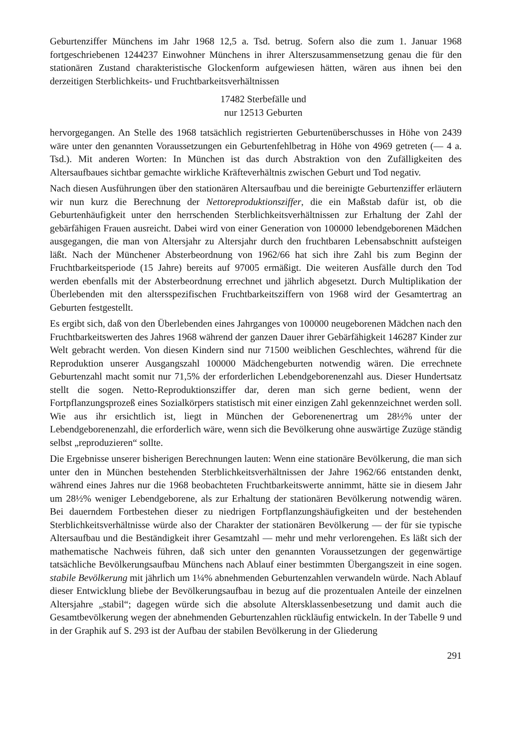Geburtenziffer Münchens im Jahr 1968 12,5 a. Tsd. betrug. Sofern also die zum 1. Januar 1968 fortgeschriebenen 1244237 Einwohner Münchens in ihrer Alterszusammensetzung genau die für den stationären Zustand charakteristische Glockenform aufgewiesen hätten, wären aus ihnen bei den derzeitigen Sterblichkeits- und Fruchtbarkeitsverhältnissen
17482 Sterbefälle und
nur 12513 Geburten
hervorgegangen. An Stelle des 1968 tatsächlich registrierten Geburtenüberschusses in Höhe von 2439 wäre unter den genannten Voraussetzungen ein Geburtenfehlbetrag in Höhe von 4969 getreten (— 4 a. Tsd.). Mit anderen Worten: In München ist das durch Abstraktion von den Zufälligkeiten des Altersaufbaues sichtbar gemachte wirkliche Kräfteverhältnis zwischen Geburt und Tod negativ.
Nach diesen Ausführungen über den stationären Altersaufbau und die bereinigte Geburtenziffer erläutern wir nun kurz die Berechnung der Nettoreproduktionsziffer, die ein Maßstab dafür ist, ob die Geburtenhäufigkeit unter den herrschenden Sterblichkeitsverhältnissen zur Erhaltung der Zahl der gebärfähigen Frauen ausreicht. Dabei wird von einer Generation von 100000 lebendgeborenen Mädchen ausgegangen, die man von Altersjahr zu Altersjahr durch den fruchtbaren Lebensabschnitt aufsteigen läßt. Nach der Münchener Absterbeordnung von 1962/66 hat sich ihre Zahl bis zum Beginn der Fruchtbarkeitsperiode (15 Jahre) bereits auf 97005 ermäßigt. Die weiteren Ausfälle durch den Tod werden ebenfalls mit der Absterbeordnung errechnet und jährlich abgesetzt. Durch Multiplikation der Überlebenden mit den altersspezifischen Fruchtbarkeitsziffern von 1968 wird der Gesamtertrag an Geburten festgestellt.
Es ergibt sich, daß von den Überlebenden eines Jahrganges von 100000 neugeborenen Mädchen nach den Fruchtbarkeitswerten des Jahres 1968 während der ganzen Dauer ihrer Gebärfähigkeit 146287 Kinder zur Welt gebracht werden. Von diesen Kindern sind nur 71500 weiblichen Geschlechtes, während für die Reproduktion unserer Ausgangszahl 100000 Mädchengeburten notwendig wären. Die errechnete Geburtenzahl macht somit nur 71,5% der erforderlichen Lebendgeborenenzahl aus. Dieser Hundertsatz stellt die sogen. Netto-Reproduktionsziffer dar, deren man sich gerne bedient, wenn der Fortpflanzungsprozeß eines Sozialkörpers statistisch mit einer einzigen Zahl gekennzeichnet werden soll. Wie aus ihr ersichtlich ist, liegt in München der Geborenenertrag um 28½% unter der Lebendgeborenenzahl, die erforderlich wäre, wenn sich die Bevölkerung ohne auswärtige Zuzüge ständig selbst „reproduzieren“ sollte.
Die Ergebnisse unserer bisherigen Berechnungen lauten: Wenn eine stationäre Bevölkerung, die man sich unter den in München bestehenden Sterblichkeitsverhältnissen der Jahre 1962/66 entstanden denkt, während eines Jahres nur die 1968 beobachteten Fruchtbarkeitswerte annimmt, hätte sie in diesem Jahr um 28½% weniger Lebendgeborene, als zur Erhaltung der stationären Bevölkerung notwendig wären. Bei dauerndem Fortbestehen dieser zu niedrigen Fortpflanzungshäufigkeiten und der bestehenden Sterblichkeitsverhältnisse würde also der Charakter der stationären Bevölkerung — der für sie typische Altersaufbau und die Beständigkeit ihrer Gesamtzahl — mehr und mehr verlorengehen. Es läßt sich der mathematische Nachweis führen, daß sich unter den genannten Voraussetzungen der gegenwärtige tatsächliche Bevölkerungsaufbau Münchens nach Ablauf einer bestimmten Übergangszeit in eine sogen. stabile Bevölkerung mit jährlich um 1¼% abnehmenden Geburtenzahlen verwandeln würde. Nach Ablauf dieser Entwicklung bliebe der Bevölkerungsaufbau in bezug auf die prozentualen Anteile der einzelnen Altersjahre „stabil“; dagegen würde sich die absolute Altersklassenbesetzung und damit auch die Gesamtbevölkerung wegen der abnehmenden Geburtenzahlen rückläufig entwickeln. In der Tabelle 9 und in der Graphik auf S. 293 ist der Aufbau der stabilen Bevölkerung in der Gliederung
291